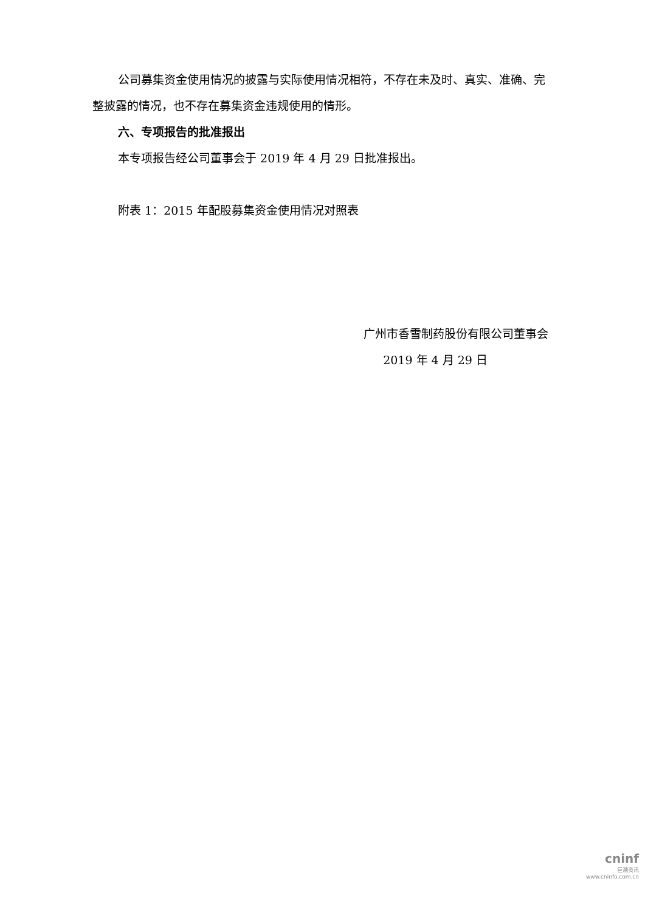公司募集资金使用情况的披露与实际使用情况相符，不存在未及时、真实、准确、完整披露的情况，也不存在募集资金违规使用的情形。
六、专项报告的批准报出
本专项报告经公司董事会于 2019 年 4 月 29 日批准报出。
附表 1：2015 年配股募集资金使用情况对照表
广州市香雪制药股份有限公司董事会
2019 年 4 月 29 日
cninf
巨潮资讯
www.cninfo.com.cn